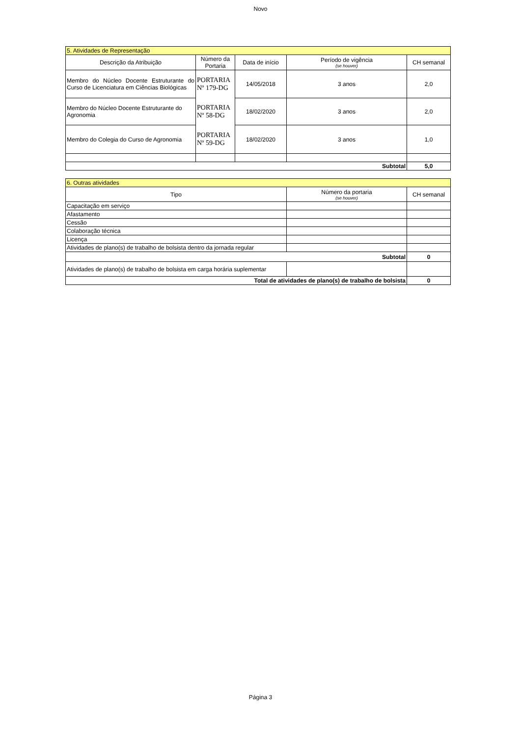Novo
| 5. Atividades de Representação | | | | |
| --- | --- | --- | --- | --- |
| Descrição da Atribuição | Número da Portaria | Data de início | Período de vigência (se houver) | CH semanal |
| Membro do Núcleo Docente Estruturante do Curso de Licenciatura em Ciências Biológicas | PORTARIA Nº 179-DG | 14/05/2018 | 3 anos | 2,0 |
| Membro do Núcleo Docente Estruturante do Agronomia | PORTARIA Nº 58-DG | 18/02/2020 | 3 anos | 2,0 |
| Membro do Colegia do Curso de Agronomia | PORTARIA Nº 59-DG | 18/02/2020 | 3 anos | 1,0 |
| Subtotal | | | | 5,0 |
| 6. Outras atividades | | |
| --- | --- | --- |
| Tipo | Número da portaria (se houver) | CH semanal |
| Capacitação em serviço | | |
| Afastamento | | |
| Cessão | | |
| Colaboração técnica | | |
| Licença | | |
| Atividades de plano(s) de trabalho de bolsista dentro da jornada regular | | |
| Subtotal | | 0 |
| Atividades de plano(s) de trabalho de bolsista em carga horária suplementar | | |
| Total de atividades de plano(s) de trabalho de bolsista | | 0 |
Página 3